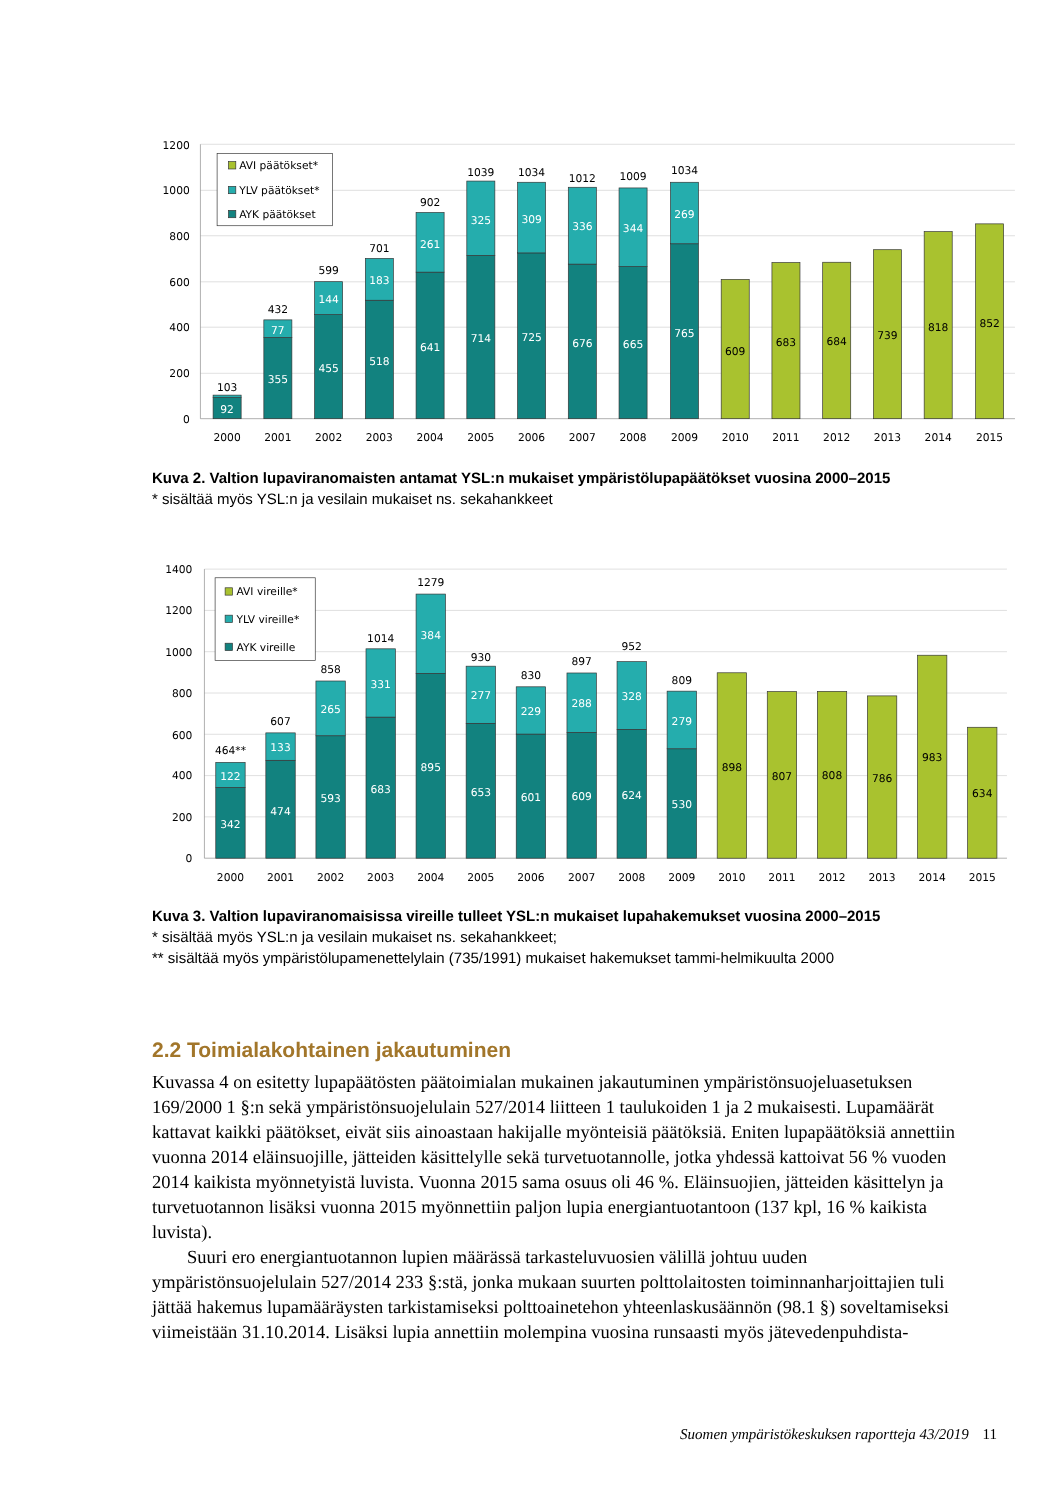1200
1000
800
600
400
200
0
103
92
432
77
355
599
144
455
701
183
518
902
261
641
1039
325
714
1034
309
725
1012
336
676
1009
344
665
1034
269
765
609
683
684
739
818
852
2000
2001
2002
2003
2004
2005
2006
2007
2008
2009
2010
2011
2012
2013
2014
2015
AVI päätökset*
YLV päätökset*
AYK päätökset
Kuva 2. Valtion lupaviranomaisten antamat YSL:n mukaiset ympäristölupapäätökset vuosina 2000–2015
* sisältää myös YSL:n ja vesilain mukaiset ns. sekahankkeet
1400
1200
1000
800
600
400
200
0
464**
122
342
607
133
474
858
265
593
1014
331
683
1279
384
895
930
277
653
830
229
601
897
288
609
952
328
624
809
279
530
898
807
808
786
983
634
2000
2001
2002
2003
2004
2005
2006
2007
2008
2009
2010
2011
2012
2013
2014
2015
AVI vireille*
YLV vireille*
AYK vireille
Kuva 3. Valtion lupaviranomaisissa vireille tulleet YSL:n mukaiset lupahakemukset vuosina 2000–2015
* sisältää myös YSL:n ja vesilain mukaiset ns. sekahankkeet;
** sisältää myös ympäristölupamenettelylain (735/1991) mukaiset hakemukset tammi-helmikuulta 2000
2.2 Toimialakohtainen jakautuminen
Kuvassa 4 on esitetty lupapäätösten päätoimialan mukainen jakautuminen ympäristönsuojeluasetuksen 169/2000 1 §:n sekä ympäristönsuojelulain 527/2014 liitteen 1 taulukoiden 1 ja 2 mukaisesti. Lupamäärät kattavat kaikki päätökset, eivät siis ainoastaan hakijalle myönteisiä päätöksiä. Eniten lupapäätöksiä annettiin vuonna 2014 eläinsuojille, jätteiden käsittelylle sekä turvetuotannolle, jotka yhdessä kattoivat 56 % vuoden 2014 kaikista myönnetyistä luvista. Vuonna 2015 sama osuus oli 46 %. Eläinsuojien, jätteiden käsittelyn ja turvetuotannon lisäksi vuonna 2015 myönnettiin paljon lupia energiantuotantoon (137 kpl, 16 % kaikista luvista).
Suuri ero energiantuotannon lupien määrässä tarkasteluvuosien välillä johtuu uuden ympäristönsuojelulain 527/2014 233 §:stä, jonka mukaan suurten polttolaitosten toiminnanharjoittajien tuli jättää hakemus lupamääräysten tarkistamiseksi polttoainetehon yhteenlaskusäännön (98.1 §) soveltamiseksi viimeistään 31.10.2014. Lisäksi lupia annettiin molempina vuosina runsaasti myös jätevedenpuhdista-
Suomen ympäristökeskuksen raportteja 43/2019 11